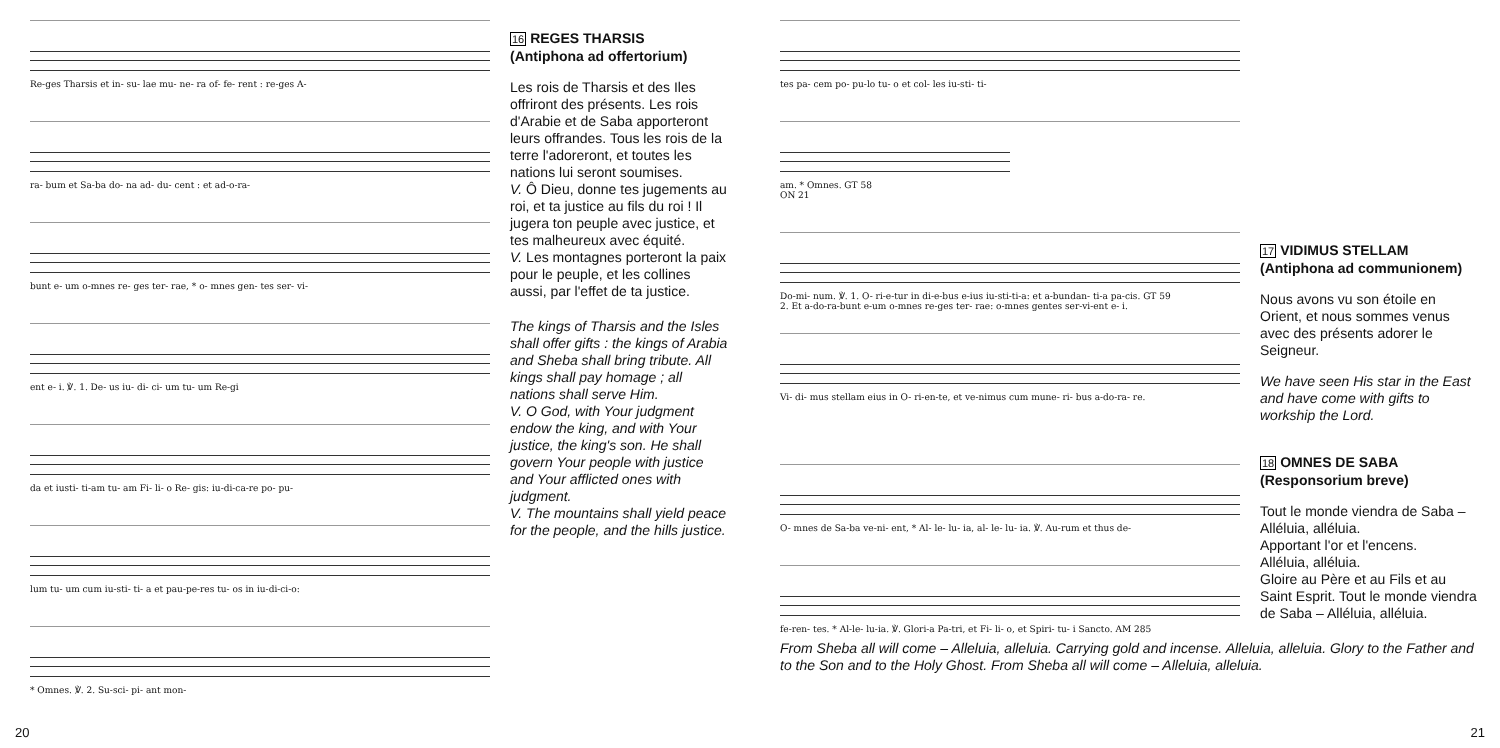Re-ges Tharsis et in- su- lae mu- ne- ra of- fe- rent : re-ges A-
ra- bum et Sa-ba do- na ad- du- cent : et ad-o-ra-
bunt e- um o-mnes re- ges ter- rae, * o- mnes gen- tes ser- vi-
ent e- i. ℣. 1. De- us iu- di- ci- um tu- um Re-gi
da et iusti- ti-am tu- am Fi- li- o Re- gis: iu-di-ca-re po- pu-
lum tu- um cum iu-sti- ti- a et pau-pe-res tu- os in iu-di-ci-o:
* Omnes. ℣. 2. Su-sci- pi- ant mon-
16 REGES THARSIS
(Antiphona ad offertorium)
Les rois de Tharsis et des Iles offriront des présents. Les rois d'Arabie et de Saba apporteront leurs offrandes. Tous les rois de la terre l'adoreront, et toutes les nations lui seront soumises.
V. Ô Dieu, donne tes jugements au roi, et ta justice au fils du roi ! Il jugera ton peuple avec justice, et tes malheureux avec équité.
V. Les montagnes porteront la paix pour le peuple, et les collines aussi, par l'effet de ta justice.
The kings of Tharsis and the Isles shall offer gifts : the kings of Arabia and Sheba shall bring tribute. All kings shall pay homage ; all nations shall serve Him.
V. O God, with Your judgment endow the king, and with Your justice, the king's son. He shall govern Your people with justice and Your afflicted ones with judgment.
V. The mountains shall yield peace for the people, and the hills justice.
20
tes pa- cem po- pu-lo tu- o et col- les iu-sti- ti-
am. * Omnes. GT 58
ON 21
Do-mi- num. ℣. 1. O- ri-e-tur in di-e-bus e-ius iu-sti-ti-a: et a-bundan- ti-a pa-cis. GT 59
2. Et a-do-ra-bunt e-um o-mnes re-ges ter- rae: o-mnes gentes ser-vi-ent e- i.
Vi- di- mus stellam eius in O- ri-en-te, et ve-nimus cum mune- ri- bus a-do-ra- re.
17 VIDIMUS STELLAM
(Antiphona ad communionem)
Nous avons vu son étoile en Orient, et nous sommes venus avec des présents adorer le Seigneur.
We have seen His star in the East and have come with gifts to workship the Lord.
O- mnes de Sa-ba ve-ni- ent, * Al- le- lu- ia, al- le- lu- ia. ℣. Au-rum et thus de-
fe-ren- tes. * Al-le- lu-ia. ℣. Glori-a Pa-tri, et Fi- li- o, et Spiri- tu- i Sancto. AM 285
18 OMNES DE SABA (Responsorium breve)
Tout le monde viendra de Saba – Alléluia, alléluia.
Apportant l'or et l'encens.
Alléluia, alléluia.
Gloire au Père et au Fils et au Saint Esprit. Tout le monde viendra de Saba – Alléluia, alléluia.
From Sheba all will come – Alleluia, alleluia. Carrying gold and incense. Alleluia, alleluia. Glory to the Father and to the Son and to the Holy Ghost. From Sheba all will come – Alleluia, alleluia.
21